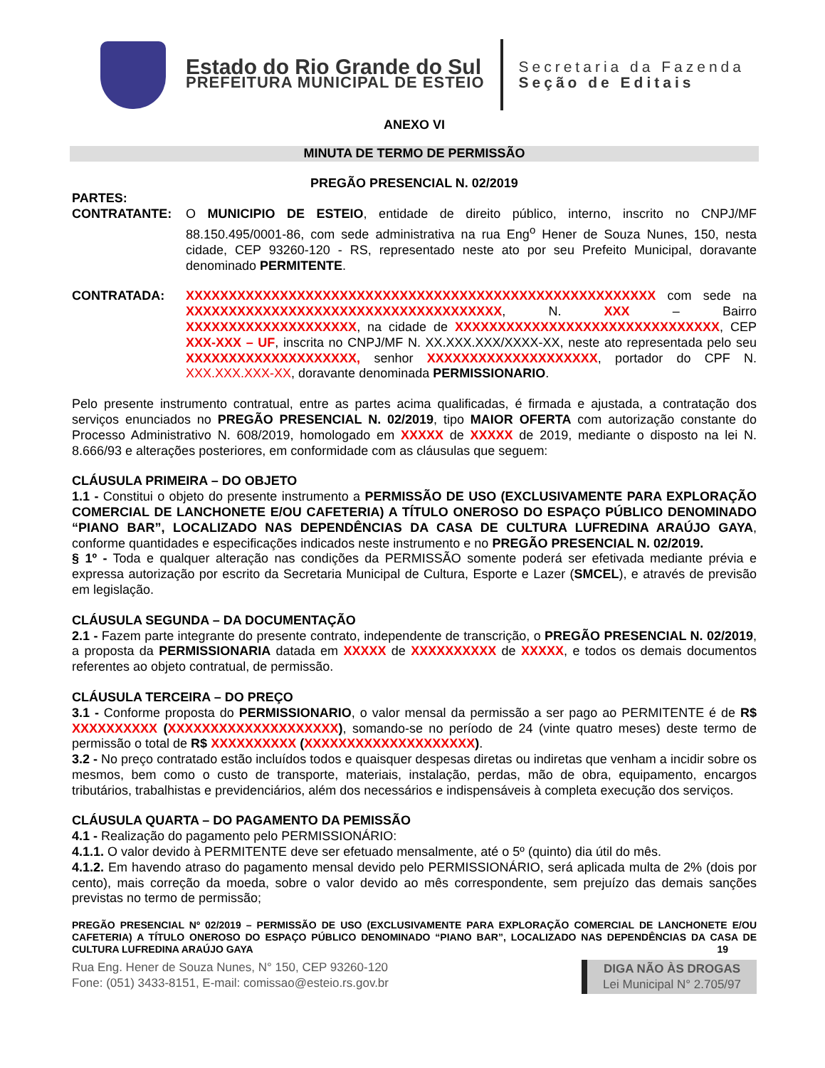Estado do Rio Grande do Sul
PREFEITURA MUNICIPAL DE ESTEIO
Secretaria da Fazenda
Seção de Editais
ANEXO VI
MINUTA DE TERMO DE PERMISSÃO
PREGÃO PRESENCIAL N. 02/2019
PARTES:
CONTRATANTE: O MUNICIPIO DE ESTEIO, entidade de direito público, interno, inscrito no CNPJ/MF 88.150.495/0001-86, com sede administrativa na rua Eng<sup>o</sup> Hener de Souza Nunes, 150, nesta cidade, CEP 93260-120 - RS, representado neste ato por seu Prefeito Municipal, doravante denominado PERMITENTE.
CONTRATADA: XXXXXXXXXXXXXXXXXXXXXXXXXXXXXXXXXXXXXXXXXXXXXXXXXXXXXXX com sede na XXXXXXXXXXXXXXXXXXXXXXXXXXXXXXXXXXXXX, N. XXX – Bairro XXXXXXXXXXXXXXXXXXXX, na cidade de XXXXXXXXXXXXXXXXXXXXXXXXXXXXXXX, CEP XXX-XXX – UF, inscrita no CNPJ/MF N. XX.XXX.XXX/XXXX-XX, neste ato representada pelo seu XXXXXXXXXXXXXXXXXXXX, senhor XXXXXXXXXXXXXXXXXXXX, portador do CPF N. XXX.XXX.XXX-XX, doravante denominada PERMISSIONARIO.
Pelo presente instrumento contratual, entre as partes acima qualificadas, é firmada e ajustada, a contratação dos serviços enunciados no PREGÃO PRESENCIAL N. 02/2019, tipo MAIOR OFERTA com autorização constante do Processo Administrativo N. 608/2019, homologado em XXXXX de XXXXX de 2019, mediante o disposto na lei N. 8.666/93 e alterações posteriores, em conformidade com as cláusulas que seguem:
CLÁUSULA PRIMEIRA – DO OBJETO
1.1 - Constitui o objeto do presente instrumento a PERMISSÃO DE USO (EXCLUSIVAMENTE PARA EXPLORAÇÃO COMERCIAL DE LANCHONETE E/OU CAFETERIA) A TÍTULO ONEROSO DO ESPAÇO PÚBLICO DENOMINADO “PIANO BAR”, LOCALIZADO NAS DEPENDÊNCIAS DA CASA DE CULTURA LUFREDINA ARAÚJO GAYA, conforme quantidades e especificações indicados neste instrumento e no PREGÃO PRESENCIAL N. 02/2019.
§ 1º - Toda e qualquer alteração nas condições da PERMISSÃO somente poderá ser efetivada mediante prévia e expressa autorização por escrito da Secretaria Municipal de Cultura, Esporte e Lazer (SMCEL), e através de previsão em legislação.
CLÁUSULA SEGUNDA – DA DOCUMENTAÇÃO
2.1 - Fazem parte integrante do presente contrato, independente de transcrição, o PREGÃO PRESENCIAL N. 02/2019, a proposta da PERMISSIONARIA datada em XXXXX de XXXXXXXXXX de XXXXX, e todos os demais documentos referentes ao objeto contratual, de permissão.
CLÁUSULA TERCEIRA – DO PREÇO
3.1 - Conforme proposta do PERMISSIONARIO, o valor mensal da permissão a ser pago ao PERMITENTE é de R$ XXXXXXXXXX (XXXXXXXXXXXXXXXXXXXX), somando-se no período de 24 (vinte quatro meses) deste termo de permissão o total de R$ XXXXXXXXXX (XXXXXXXXXXXXXXXXXXXX).
3.2 - No preço contratado estão incluídos todos e quaisquer despesas diretas ou indiretas que venham a incidir sobre os mesmos, bem como o custo de transporte, materiais, instalação, perdas, mão de obra, equipamento, encargos tributários, trabalhistas e previdenciários, além dos necessários e indispensáveis à completa execução dos serviços.
CLÁUSULA QUARTA – DO PAGAMENTO DA PEMISSÃO
4.1 - Realização do pagamento pelo PERMISSIONÁRIO:
4.1.1. O valor devido à PERMITENTE deve ser efetuado mensalmente, até o 5º (quinto) dia útil do mês.
4.1.2. Em havendo atraso do pagamento mensal devido pelo PERMISSIONÁRIO, será aplicada multa de 2% (dois por cento), mais correção da moeda, sobre o valor devido ao mês correspondente, sem prejuízo das demais sanções previstas no termo de permissão;
PREGÃO PRESENCIAL Nº 02/2019 – PERMISSÃO DE USO (EXCLUSIVAMENTE PARA EXPLORAÇÃO COMERCIAL DE LANCHONETE E/OU CAFETERIA) A TÍTULO ONEROSO DO ESPAÇO PÚBLICO DENOMINADO “PIANO BAR”, LOCALIZADO NAS DEPENDÊNCIAS DA CASA DE CULTURA LUFREDINA ARAÚJO GAYA 19
Rua Eng. Hener de Souza Nunes, N° 150, CEP 93260-120
Fone: (051) 3433-8151, E-mail: comissao@esteio.rs.gov.br
DIGA NÃO ÀS DROGAS
Lei Municipal N° 2.705/97